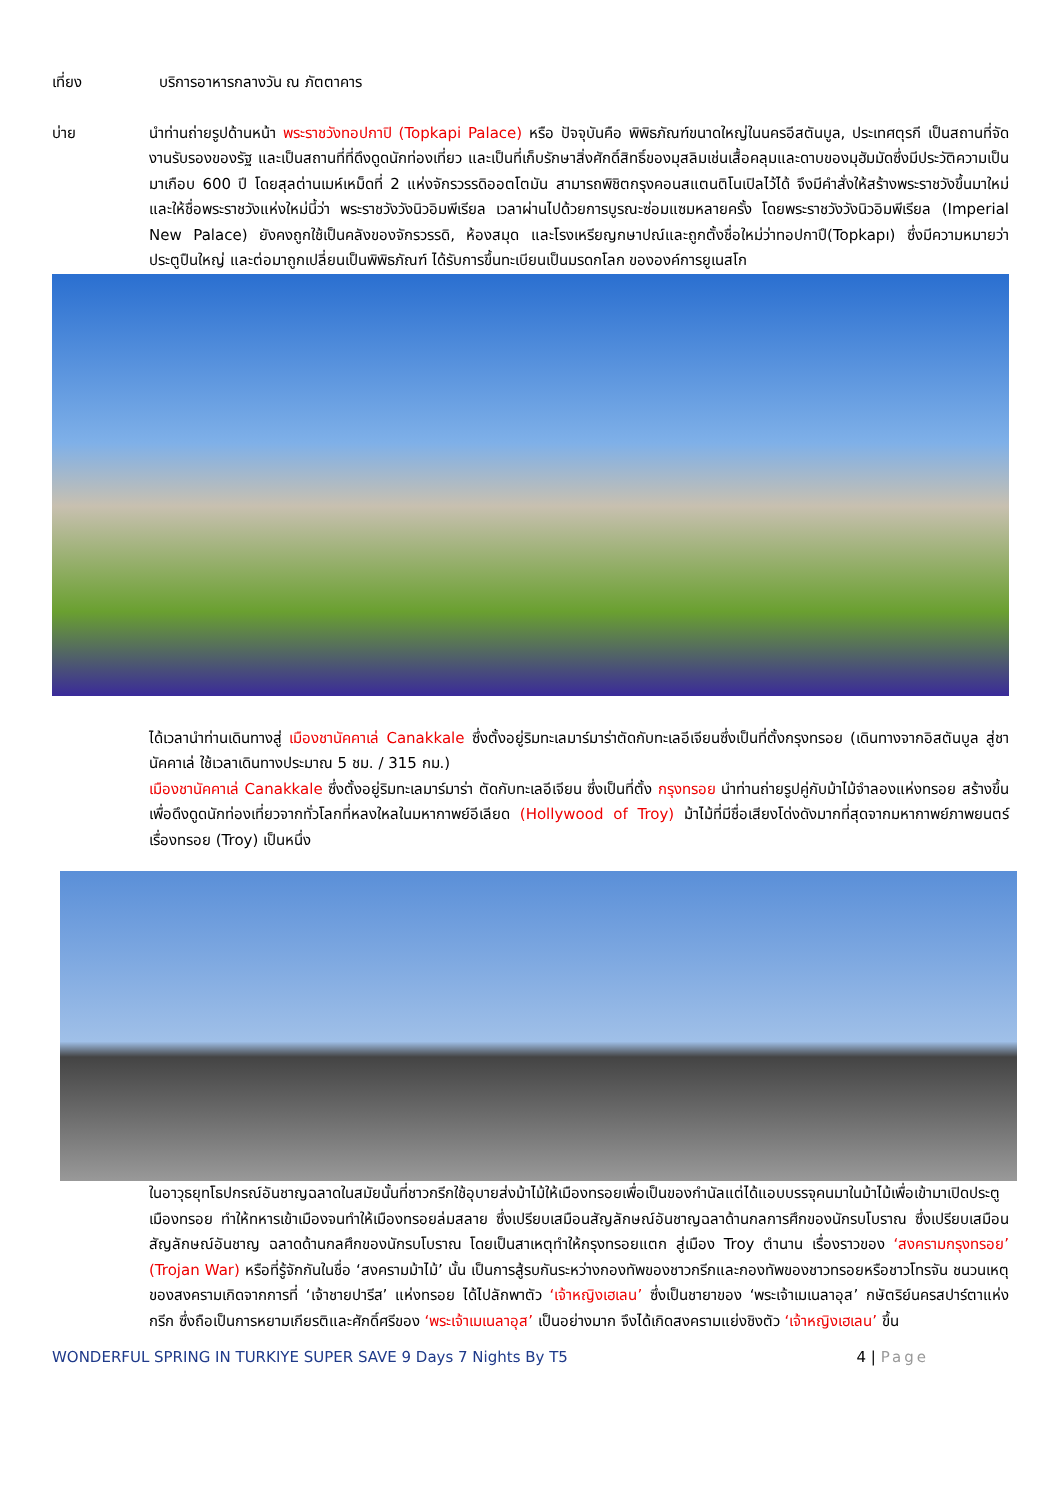เที่ยง บริการอาหารกลางวัน ณ ภัตตาคาร
บ่าย นำท่านถ่ายรูปด้านหน้า พระราชวังทอปกาปิ (Topkapi Palace) หรือ ปัจจุบันคือ พิพิธภัณฑ์ขนาดใหญ่ในนครอีสตันบูล, ประเทศตุรกี เป็นสถานที่จัดงานรับรองของรัฐ และเป็นสถานที่ที่ดึงดูดนักท่องเที่ยว และเป็นที่เก็บรักษาสิ่งศักดิ์สิทธิ์ของมุสลิมเช่นเสื้อคลุมและดาบของมุฮัมมัดซึ่งมีประวัติความเป็นมาเกือบ 600 ปี โดยสุลต่านเมห์เหม็ดที่ 2 แห่งจักรวรรดิออตโตมัน สามารถพิชิตกรุงคอนสแตนติโนเปิลไว้ได้ จึงมีคำสั่งให้สร้างพระราชวังขึ้นมาใหม่และให้ชื่อพระราชวังแห่งใหม่นี้ว่า พระราชวังวังนิวอิมพีเรียล เวลาผ่านไปด้วยการบูรณะซ่อมแซมหลายครั้ง โดยพระราชวังวังนิวอิมพีเรียล (Imperial New Palace) ยังคงถูกใช้เป็นคลังของจักรวรรดิ, ห้องสมุด และโรงเหรียญกษาปณ์และถูกตั้งชื่อใหม่ว่าทอปกาปึ(Topkapı) ซึ่งมีความหมายว่า ประตูปืนใหญ่ และต่อมาถูกเปลี่ยนเป็นพิพิธภัณฑ์ ได้รับการขึ้นทะเบียนเป็นมรดกโลก ขององค์การยูเนสโก
ได้เวลานำท่านเดินทางสู่ เมืองชานัคคาเล่ Canakkale ซึ่งตั้งอยู่ริมทะเลมาร์มาร่าตัดกับทะเลอีเจียนซึ่งเป็นที่ตั้งกรุงทรอย (เดินทางจากอิสตันบูล สู่ชานัคคาเล่ ใช้เวลาเดินทางประมาณ 5 ชม. / 315 กม.)
เมืองชานัคคาเล่ Canakkale ซึ่งตั้งอยู่ริมทะเลมาร์มาร่า ตัดกับทะเลอีเจียน ซึ่งเป็นที่ตั้ง กรุงทรอย นำท่านถ่ายรูปคู่กับม้าไม้จำลองแห่งทรอย สร้างขึ้นเพื่อดึงดูดนักท่องเที่ยวจากทั่วโลกที่หลงใหลในมหากาพย์อีเลียด (Hollywood of Troy) ม้าไม้ที่มีชื่อเสียงโด่งดังมากที่สุดจากมหากาพย์ภาพยนตร์เรื่องทรอย (Troy) เป็นหนึ่ง
ในอาวุธยุทโธปกรณ์อันชาญฉลาดในสมัยนั้นที่ชาวกรีกใช้อุบายส่งม้าไม้ให้เมืองทรอยเพื่อเป็นของกำนัลแต่ได้แอบบรรจุคนมาในม้าไม้เพื่อเข้ามาเปิดประตูเมืองทรอย ทำให้ทหารเข้าเมืองจนทำให้เมืองทรอยล่มสลาย ซึ่งเปรียบเสมือนสัญลักษณ์อันชาญฉลาด้านกลการศึกของนักรบโบราณ ซึ่งเปรียบเสมือนสัญลักษณ์อันชาญ ฉลาดด้านกลศึกของนักรบโบราณ โดยเป็นสาเหตุทำให้กรุงทรอยแตก สู่เมือง Troy ตำนาน เรื่องราวของ ‘สงครามกรุงทรอย’ (Trojan War) หรือที่รู้จักกันในชื่อ ‘สงครามม้าไม้’ นั้น เป็นการสู้รบกันระหว่างกองทัพของชาวกรีกและกองทัพของชาวทรอยหรือชาวโทรจัน ชนวนเหตุของสงครามเกิดจากการที่ ‘เจ้าชายปารีส’ แห่งทรอย ได้ไปลักพาตัว ‘เจ้าหญิงเฮเลน’ ซึ่งเป็นชายาของ ‘พระเจ้าเมเนลาอุส’ กษัตริย์นครสปาร์ตาแห่งกรีก ซึ่งถือเป็นการหยามเกียรติและศักดิ์ศรีของ ‘พระเจ้าเมเนลาอุส’ เป็นอย่างมาก จึงได้เกิดสงครามแย่งชิงตัว ‘เจ้าหญิงเฮเลน’ ขึ้น
WONDERFUL SPRING IN TURKIYE SUPER SAVE 9 Days 7 Nights By T5
4 | Page